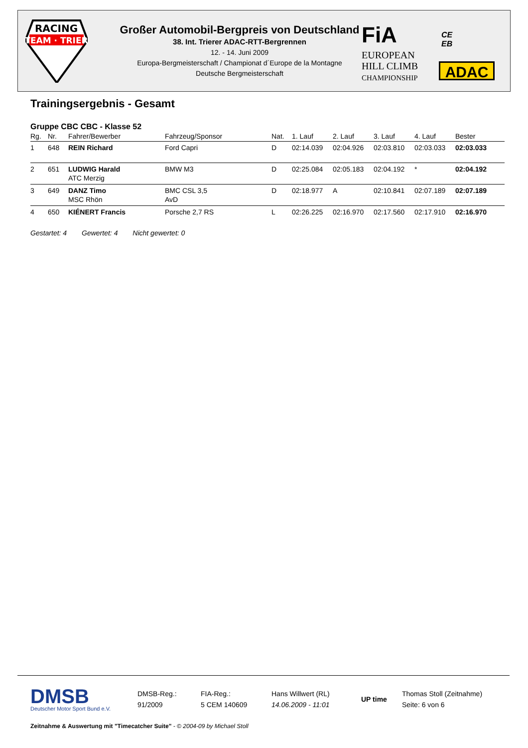RACING
TEAM · TRIER
Großer Automobil-Bergpreis von Deutschland
38. Int. Trierer ADAC-RTT-Bergrennen
12. - 14. Juni 2009
Europa-Bergmeisterschaft / Championat d´Europe de la Montagne
Deutsche Bergmeisterschaft
FiA
EUROPEAN
HILL CLIMB
CHAMPIONSHIP
CE
EB
ADAC
Trainingsergebnis - Gesamt
Gruppe CBC CBC - Klasse 52
| Rg. | Nr. | Fahrer/Bewerber | Fahrzeug/Sponsor | Nat. | 1. Lauf | 2. Lauf | 3. Lauf | 4. Lauf | Bester |
| --- | --- | --- | --- | --- | --- | --- | --- | --- | --- |
| 1 | 648 | REIN Richard | Ford Capri | D | 02:14.039 | 02:04.926 | 02:03.810 | 02:03.033 | 02:03.033 |
| 2 | 651 | LUDWIG Harald ATC Merzig | BMW M3 | D | 02:25.084 | 02:05.183 | 02:04.192 | * | 02:04.192 |
| 3 | 649 | DANZ Timo MSC Rhön | BMC CSL 3,5 AvD | D | 02:18.977 | A | 02:10.841 | 02:07.189 | 02:07.189 |
| 4 | 650 | KIÉNERT Francis | Porsche 2,7 RS | L | 02:26.225 | 02:16.970 | 02:17.560 | 02:17.910 | 02:16.970 |
Gestartet: 4 Gewertet: 4 Nicht gewertet: 0
DMSB
Deutscher Motor Sport Bund e.V.
DMSB-Reg.:
91/2009
FIA-Reg.:
5 CEM 140609
Hans Willwert (RL)
14.06.2009 - 11:01
UP time
Thomas Stoll (Zeitnahme)
Seite: 6 von 6
Zeitnahme & Auswertung mit "Timecatcher Suite" - © 2004-09 by Michael Stoll